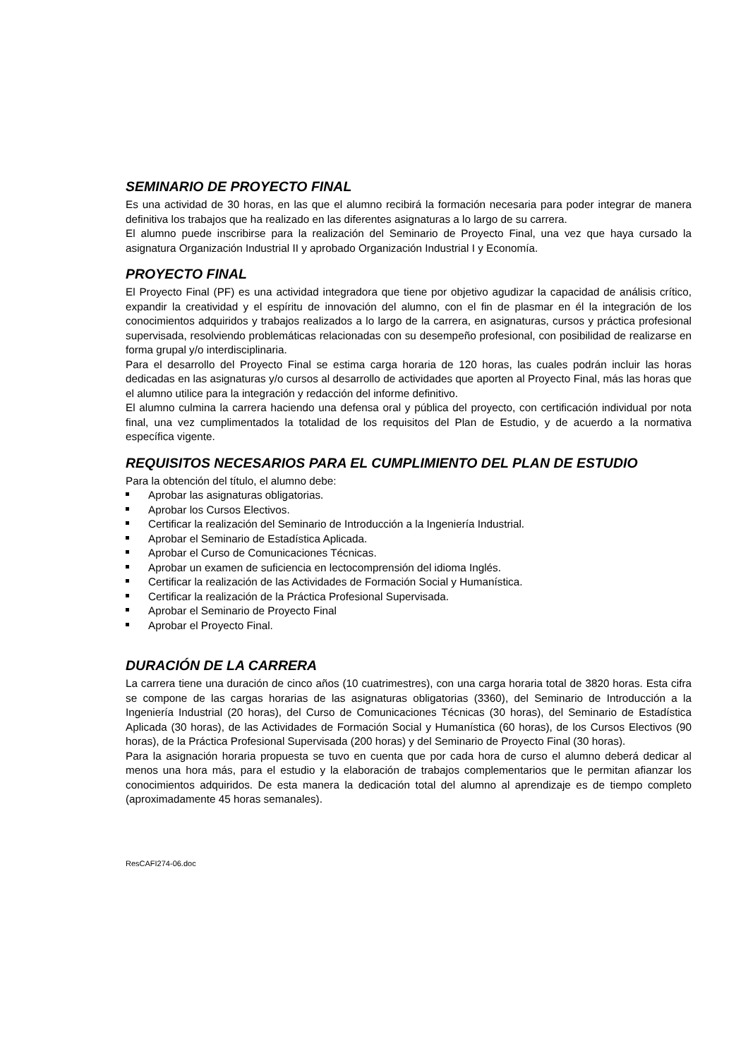SEMINARIO DE PROYECTO FINAL
Es una actividad de 30 horas, en las que el alumno recibirá la formación necesaria para poder integrar de manera definitiva los trabajos que ha realizado en las diferentes asignaturas a lo largo de su carrera.
El alumno puede inscribirse para la realización del Seminario de Proyecto Final, una vez que haya cursado la asignatura Organización Industrial II y aprobado Organización Industrial I y Economía.
PROYECTO FINAL
El Proyecto Final (PF) es una actividad integradora que tiene por objetivo agudizar la capacidad de análisis crítico, expandir la creatividad y el espíritu de innovación del alumno, con el fin de plasmar en él la integración de los conocimientos adquiridos y trabajos realizados a lo largo de la carrera, en asignaturas, cursos y práctica profesional supervisada, resolviendo problemáticas relacionadas con su desempeño profesional, con posibilidad de realizarse en forma grupal y/o interdisciplinaria.
Para el desarrollo del Proyecto Final se estima carga horaria de 120 horas, las cuales podrán incluir las horas dedicadas en las asignaturas y/o cursos al desarrollo de actividades que aporten al Proyecto Final, más las horas que el alumno utilice para la integración y redacción del informe definitivo.
El alumno culmina la carrera haciendo una defensa oral y pública del proyecto, con certificación individual por nota final, una vez cumplimentados la totalidad de los requisitos del Plan de Estudio, y de acuerdo a la normativa específica vigente.
REQUISITOS NECESARIOS PARA EL CUMPLIMIENTO DEL PLAN DE ESTUDIO
Para la obtención del título, el alumno debe:
Aprobar las asignaturas obligatorias.
Aprobar los Cursos Electivos.
Certificar la realización del Seminario de Introducción a la Ingeniería Industrial.
Aprobar el Seminario de Estadística Aplicada.
Aprobar el Curso de Comunicaciones Técnicas.
Aprobar un examen de suficiencia en lectocomprensión del idioma Inglés.
Certificar la realización de las Actividades de Formación Social y Humanística.
Certificar la realización de la Práctica Profesional Supervisada.
Aprobar el Seminario de Proyecto Final
Aprobar el Proyecto Final.
DURACIÓN DE LA CARRERA
La carrera tiene una duración de cinco años (10 cuatrimestres), con una carga horaria total de 3820 horas. Esta cifra se compone de las cargas horarias de las asignaturas obligatorias (3360), del Seminario de Introducción a la Ingeniería Industrial (20 horas), del Curso de Comunicaciones Técnicas (30 horas), del Seminario de Estadística Aplicada (30 horas), de las Actividades de Formación Social y Humanística (60 horas), de los Cursos Electivos (90 horas), de la Práctica Profesional Supervisada (200 horas) y del Seminario de Proyecto Final (30 horas).
Para la asignación horaria propuesta se tuvo en cuenta que por cada hora de curso el alumno deberá dedicar al menos una hora más, para el estudio y la elaboración de trabajos complementarios que le permitan afianzar los conocimientos adquiridos. De esta manera la dedicación total del alumno al aprendizaje es de tiempo completo (aproximadamente 45 horas semanales).
ResCAFI274-06.doc